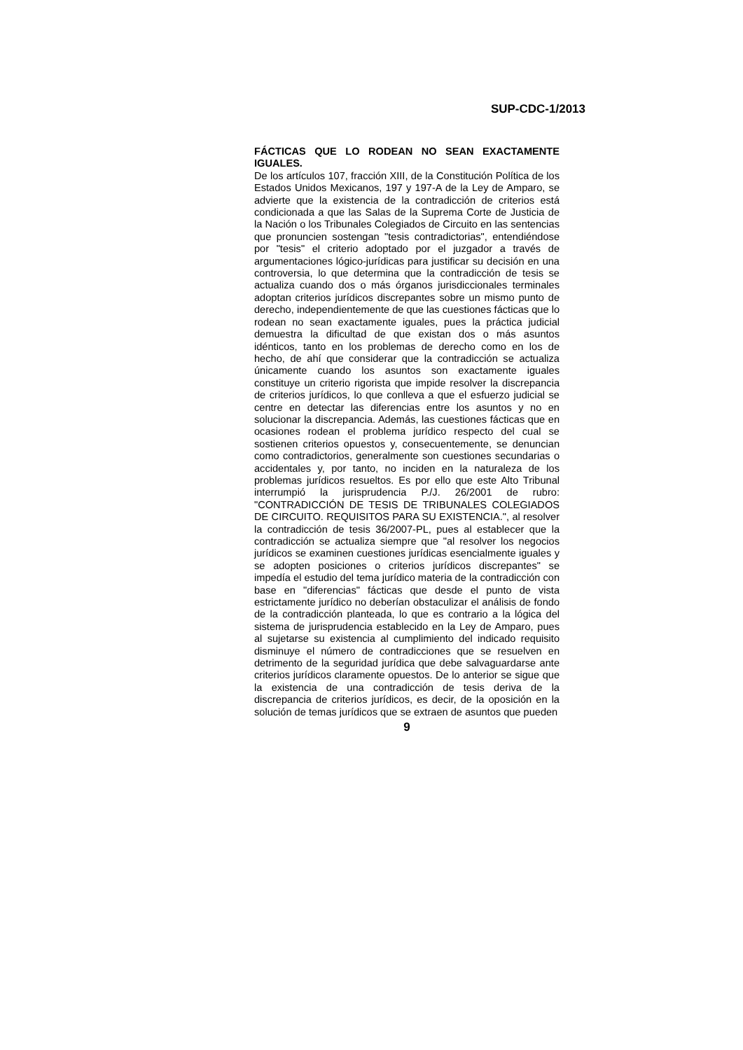SUP-CDC-1/2013
FÁCTICAS QUE LO RODEAN NO SEAN EXACTAMENTE IGUALES.
De los artículos 107, fracción XIII, de la Constitución Política de los Estados Unidos Mexicanos, 197 y 197-A de la Ley de Amparo, se advierte que la existencia de la contradicción de criterios está condicionada a que las Salas de la Suprema Corte de Justicia de la Nación o los Tribunales Colegiados de Circuito en las sentencias que pronuncien sostengan "tesis contradictorias", entendiéndose por "tesis" el criterio adoptado por el juzgador a través de argumentaciones lógico-jurídicas para justificar su decisión en una controversia, lo que determina que la contradicción de tesis se actualiza cuando dos o más órganos jurisdiccionales terminales adoptan criterios jurídicos discrepantes sobre un mismo punto de derecho, independientemente de que las cuestiones fácticas que lo rodean no sean exactamente iguales, pues la práctica judicial demuestra la dificultad de que existan dos o más asuntos idénticos, tanto en los problemas de derecho como en los de hecho, de ahí que considerar que la contradicción se actualiza únicamente cuando los asuntos son exactamente iguales constituye un criterio rigorista que impide resolver la discrepancia de criterios jurídicos, lo que conlleva a que el esfuerzo judicial se centre en detectar las diferencias entre los asuntos y no en solucionar la discrepancia. Además, las cuestiones fácticas que en ocasiones rodean el problema jurídico respecto del cual se sostienen criterios opuestos y, consecuentemente, se denuncian como contradictorios, generalmente son cuestiones secundarias o accidentales y, por tanto, no inciden en la naturaleza de los problemas jurídicos resueltos. Es por ello que este Alto Tribunal interrumpió la jurisprudencia P./J. 26/2001 de rubro: "CONTRADICCIÓN DE TESIS DE TRIBUNALES COLEGIADOS DE CIRCUITO. REQUISITOS PARA SU EXISTENCIA.", al resolver la contradicción de tesis 36/2007-PL, pues al establecer que la contradicción se actualiza siempre que "al resolver los negocios jurídicos se examinen cuestiones jurídicas esencialmente iguales y se adopten posiciones o criterios jurídicos discrepantes" se impedía el estudio del tema jurídico materia de la contradicción con base en "diferencias" fácticas que desde el punto de vista estrictamente jurídico no deberían obstaculizar el análisis de fondo de la contradicción planteada, lo que es contrario a la lógica del sistema de jurisprudencia establecido en la Ley de Amparo, pues al sujetarse su existencia al cumplimiento del indicado requisito disminuye el número de contradicciones que se resuelven en detrimento de la seguridad jurídica que debe salvaguardarse ante criterios jurídicos claramente opuestos. De lo anterior se sigue que la existencia de una contradicción de tesis deriva de la discrepancia de criterios jurídicos, es decir, de la oposición en la solución de temas jurídicos que se extraen de asuntos que pueden
9